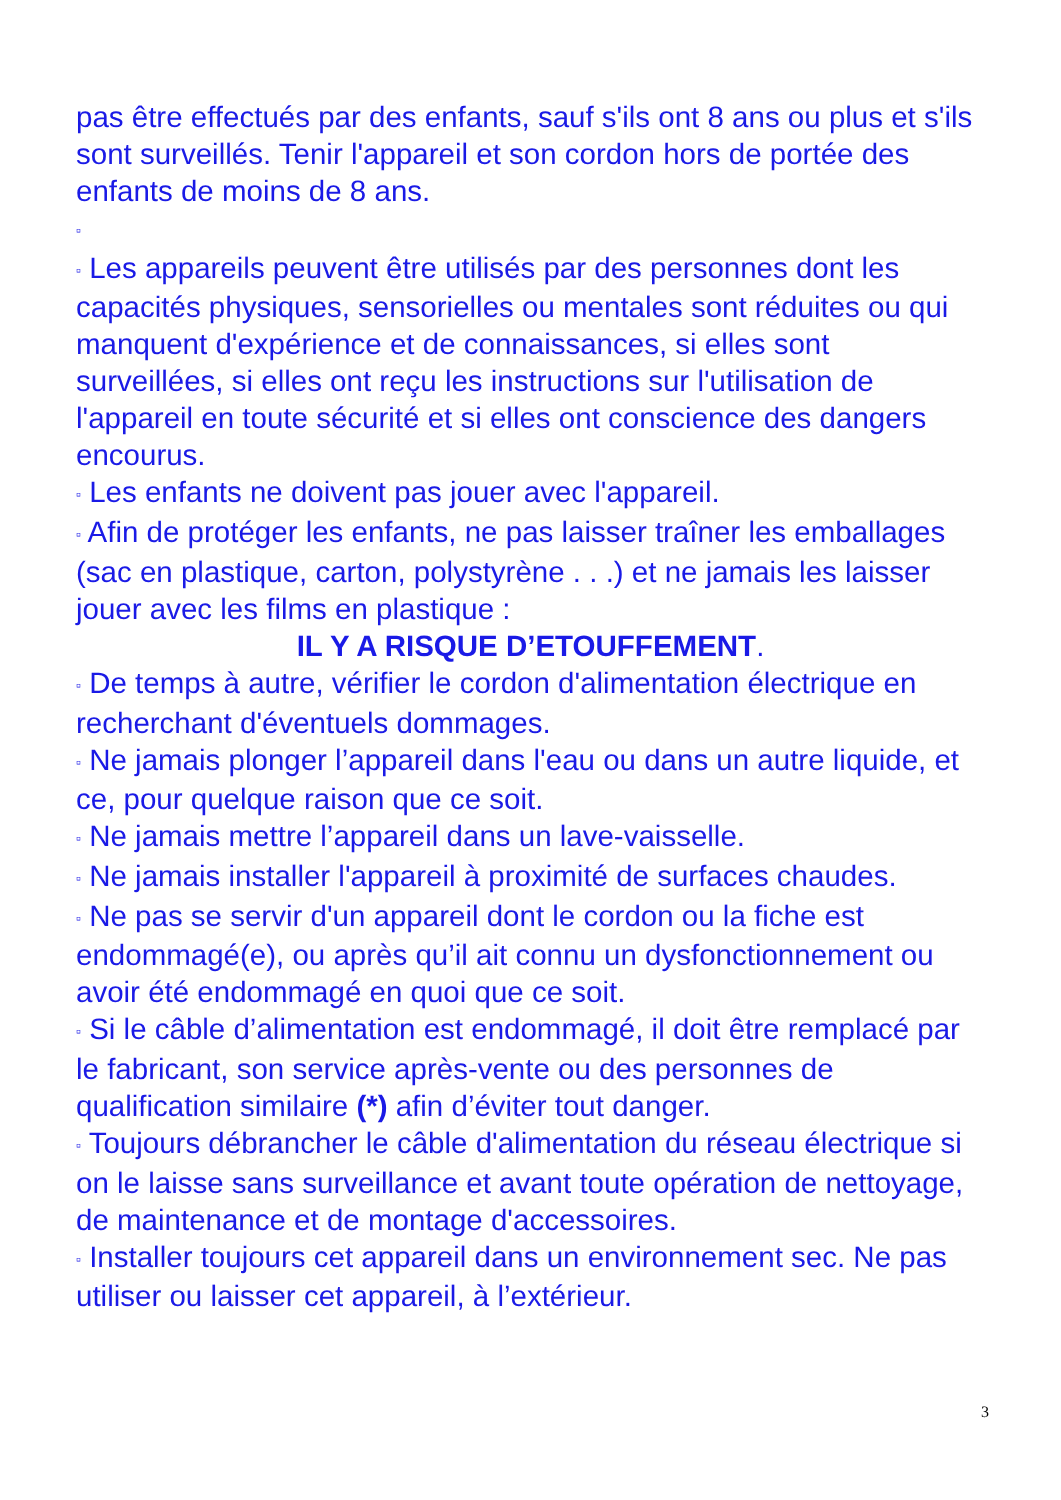pas être effectués par des enfants, sauf s'ils ont 8 ans ou plus et s'ils sont surveillés. Tenir l'appareil et son cordon hors de portée des enfants de moins de 8 ans.
▫
▫ Les appareils peuvent être utilisés par des personnes dont les capacités physiques, sensorielles ou mentales sont réduites ou qui manquent d'expérience et de connaissances, si elles sont surveillées, si elles ont reçu les instructions sur l'utilisation de l'appareil en toute sécurité et si elles ont conscience des dangers encourus.
▫ Les enfants ne doivent pas jouer avec l'appareil.
▫ Afin de protéger les enfants, ne pas laisser traîner les emballages (sac en plastique, carton, polystyrène . . .) et ne jamais les laisser jouer avec les films en plastique :
IL Y A RISQUE D’ETOUFFEMENT.
▫ De temps à autre, vérifier le cordon d'alimentation électrique en recherchant d'éventuels dommages.
▫ Ne jamais plonger l’appareil dans l'eau ou dans un autre liquide, et ce, pour quelque raison que ce soit.
▫ Ne jamais mettre l’appareil dans un lave-vaisselle.
▫ Ne jamais installer l'appareil à proximité de surfaces chaudes.
▫ Ne pas se servir d'un appareil dont le cordon ou la fiche est endommagé(e), ou après qu’il ait connu un dysfonctionnement ou avoir été endommagé en quoi que ce soit.
▫ Si le câble d’alimentation est endommagé, il doit être remplacé par le fabricant, son service après-vente ou des personnes de qualification similaire (*) afin d’éviter tout danger.
▫ Toujours débrancher le câble d'alimentation du réseau électrique si on le laisse sans surveillance et avant toute opération de nettoyage, de maintenance et de montage d'accessoires.
▫ Installer toujours cet appareil dans un environnement sec. Ne pas utiliser ou laisser cet appareil, à l’extérieur.
3